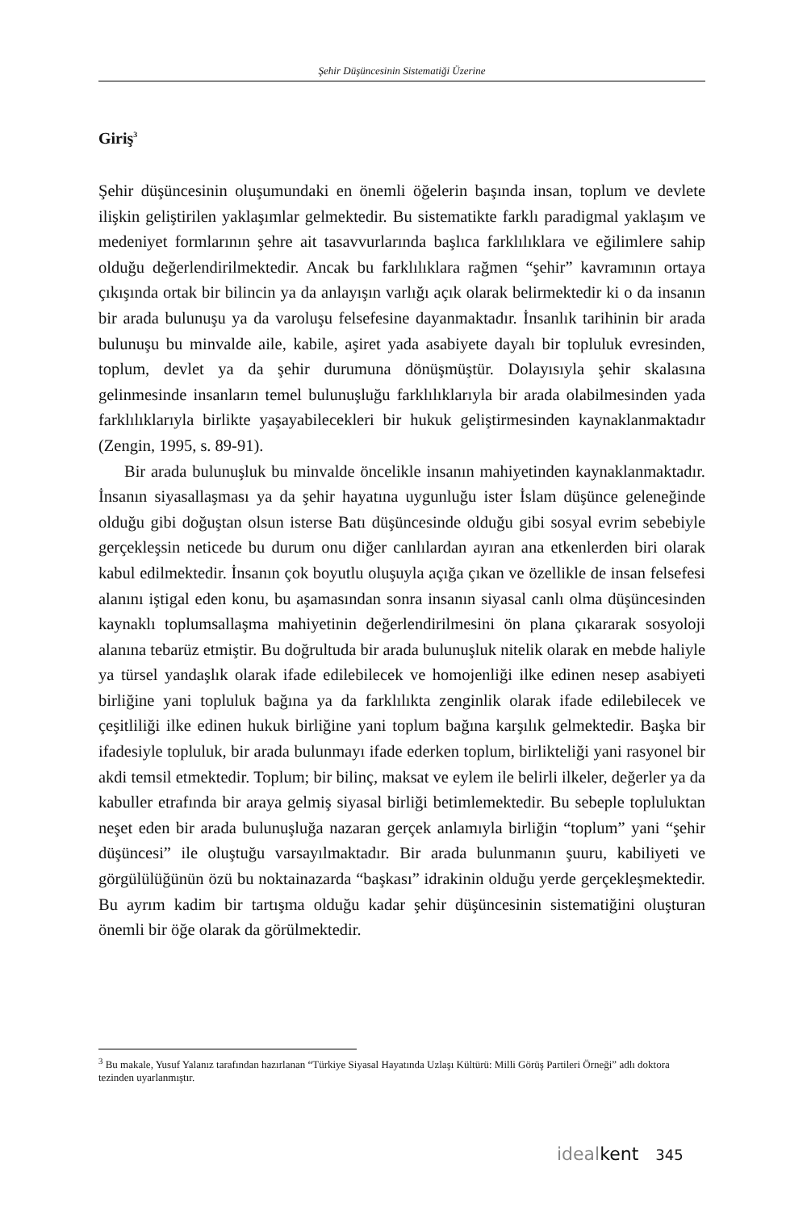Şehir Düşüncesinin Sistematiği Üzerine
Giriş<sup>3</sup>
Şehir düşüncesinin oluşumundaki en önemli öğelerin başında insan, toplum ve devlete ilişkin geliştirilen yaklaşımlar gelmektedir. Bu sistematikte farklı paradigmal yaklaşım ve medeniyet formlarının şehre ait tasavvurlarında başlıca farklılıklara ve eğilimlere sahip olduğu değerlendirilmektedir. Ancak bu farklılıklara rağmen “şehir” kavramının ortaya çıkışında ortak bir bilincin ya da anlayışın varlığı açık olarak belirmektedir ki o da insanın bir arada bulunuşu ya da varoluşu felsefesine dayanmaktadır. İnsanlık tarihinin bir arada bulunuşu bu minvalde aile, kabile, aşiret yada asabiyete dayalı bir topluluk evresinden, toplum, devlet ya da şehir durumuna dönüşmüştür. Dolayısıyla şehir skalasına gelinmesinde insanların temel bulunuşluğu farklılıklarıyla bir arada olabilmesinden yada farklılıklarıyla birlikte yaşayabilecekleri bir hukuk geliştirmesinden kaynaklanmaktadır (Zengin, 1995, s. 89-91).
Bir arada bulunuşluk bu minvalde öncelikle insanın mahiyetinden kaynaklanmaktadır. İnsanın siyasallaşması ya da şehir hayatına uygunluğu ister İslam düşünce geleneğinde olduğu gibi doğuştan olsun isterse Batı düşüncesinde olduğu gibi sosyal evrim sebebiyle gerçekleşsin neticede bu durum onu diğer canlılardan ayıran ana etkenlerden biri olarak kabul edilmektedir. İnsanın çok boyutlu oluşuyla açığa çıkan ve özellikle de insan felsefesi alanını iştigal eden konu, bu aşamasından sonra insanın siyasal canlı olma düşüncesinden kaynaklı toplumsallaşma mahiyetinin değerlendirilmesini ön plana çıkararak sosyoloji alanına tebarüz etmiştir. Bu doğrultuda bir arada bulunuşluk nitelik olarak en mebde haliyle ya türsel yandaşlık olarak ifade edilebilecek ve homojenliği ilke edinen nesep asabiyeti birliğine yani topluluk bağına ya da farklılıkta zenginlik olarak ifade edilebilecek ve çeşitliliği ilke edinen hukuk birliğine yani toplum bağına karşılık gelmektedir. Başka bir ifadesiyle topluluk, bir arada bulunmayı ifade ederken toplum, birlikteliği yani rasyonel bir akdi temsil etmektedir. Toplum; bir bilinç, maksat ve eylem ile belirli ilkeler, değerler ya da kabuller etrafında bir araya gelmiş siyasal birliği betimlemektedir. Bu sebeple topluluktan neşet eden bir arada bulunuşluğa nazaran gerçek anlamıyla birliğin “toplum” yani “şehir düşüncesi” ile oluştuğu varsayılmaktadır. Bir arada bulunmanın şuuru, kabiliyeti ve görgülülüğünün özü bu noktainazarda “başkası” idrakinin olduğu yerde gerçekleşmektedir. Bu ayrım kadim bir tartışma olduğu kadar şehir düşüncesinin sistematiğini oluşturan önemli bir öğe olarak da görülmektedir.
<sup>3</sup> Bu makale, Yusuf Yalanız tarafından hazırlanan “Türkiye Siyasal Hayatında Uzlaşı Kültürü: Milli Görüş Partileri Örneği” adlı doktora tezinden uyarlanmıştır.
ideal kent 345